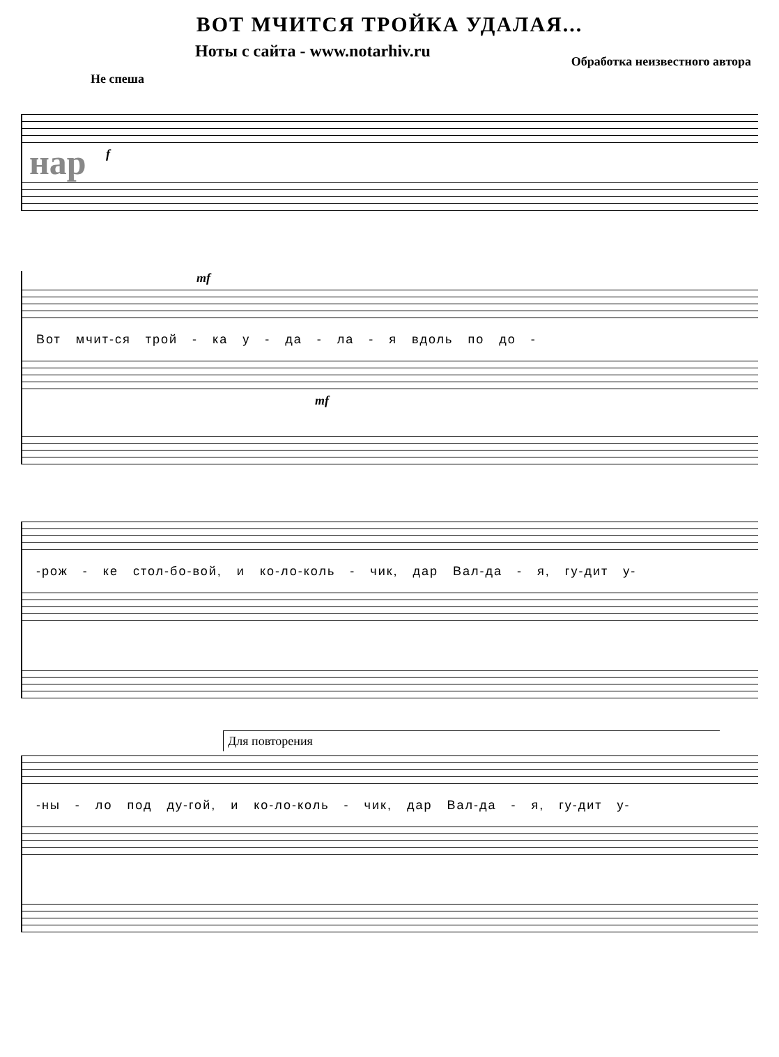ВОТ МЧИТСЯ ТРОЙКА УДАЛАЯ...
Ноты с сайта - www.notarhiv.ru Обработка неизвестного автора
Не спеша
f
нар
mf
Вот мчит-ся трой - ка у - да - ла - я вдоль по до -
mf
-рож - ке стол-бо-вой, и ко-ло-коль - чик, дар Вал-да - я, гу-дит у-
Для повторения
-ны - ло под ду-гой, и ко-ло-коль - чик, дар Вал-да - я, гу-дит у-